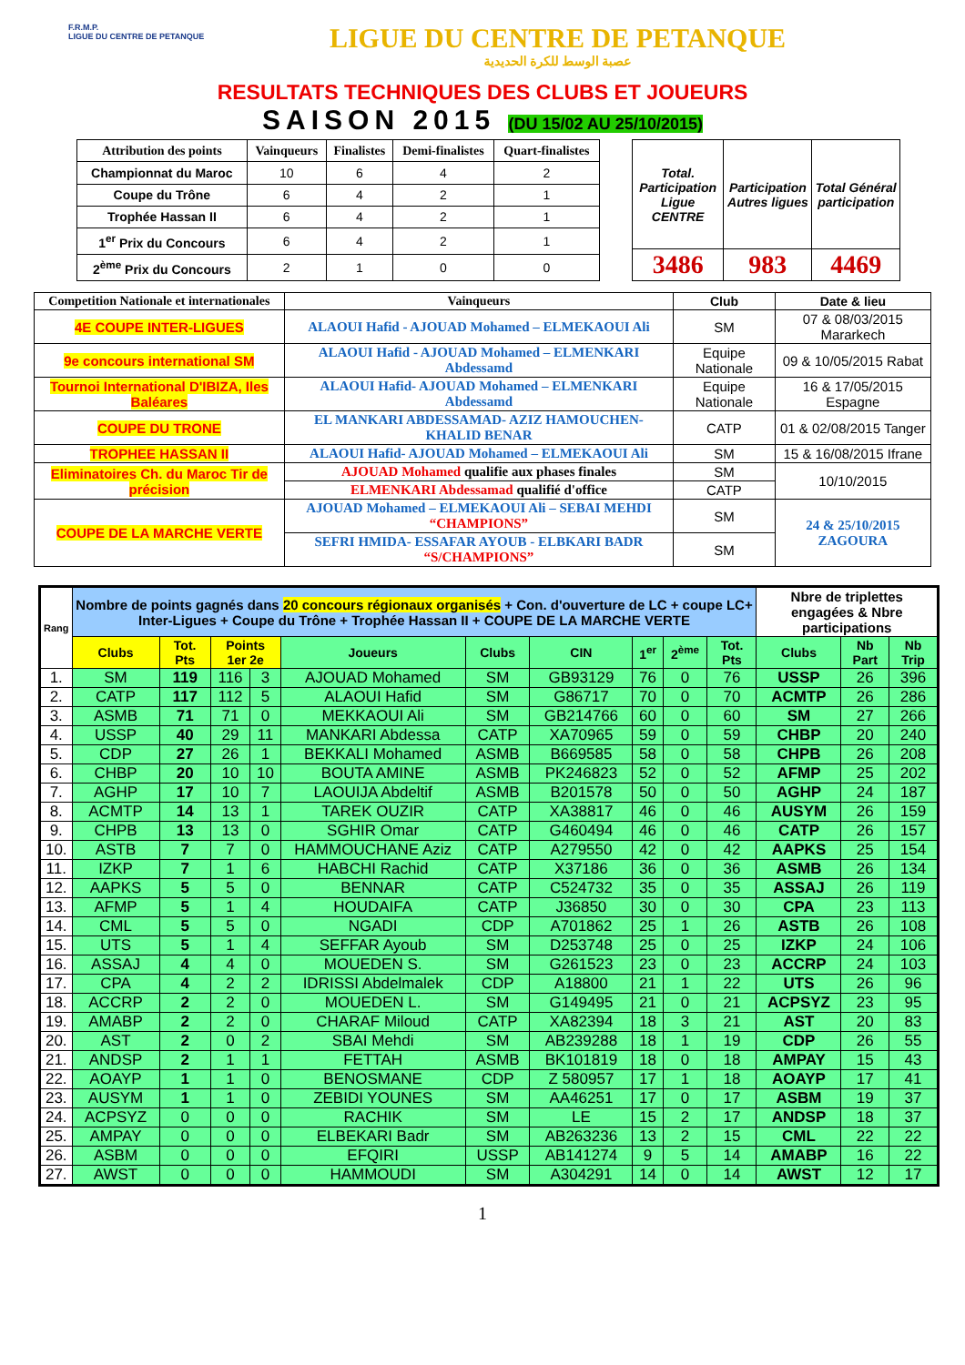F.R.M.P.
LIGUE DU CENTRE DE PETANQUE
LIGUE DU CENTRE DE PETANQUE
عصبة الوسط للكرة الحديدية
RESULTATS TECHNIQUES DES CLUBS ET JOUEURS
SAISON 2015 (DU 15/02 AU 25/10/2015)
| Attribution des points | Vainqueurs | Finalistes | Demi-finalistes | Quart-finalistes |
| --- | --- | --- | --- | --- |
| Championnat du Maroc | 10 | 6 | 4 | 2 |
| Coupe du Trône | 6 | 4 | 2 | 1 |
| Trophée Hassan II | 6 | 4 | 2 | 1 |
| 1<sup>er</sup> Prix du Concours | 6 | 4 | 2 | 1 |
| 2<sup>ème</sup> Prix du Concours | 2 | 1 | 0 | 0 |
| Total. Participation Ligue CENTRE | Participation Autres ligues | Total Général participation |
| 3486 | 983 | 4469 |
| Competition Nationale et internationales | Vainqueurs | Club | Date & lieu |
| --- | --- | --- | --- |
| 4E COUPE INTER-LIGUES | ALAOUI Hafid - AJOUAD Mohamed – ELMEKAOUI Ali | SM | 07 & 08/03/2015 Mararkech |
| 9e concours international SM | ALAOUI Hafid - AJOUAD Mohamed – ELMENKARI Abdessamd | Equipe Nationale | 09 & 10/05/2015 Rabat |
| Tournoi International D'IBIZA, Iles Baléares | ALAOUI Hafid- AJOUAD Mohamed – ELMENKARI Abdessamd | Equipe Nationale | 16 & 17/05/2015 Espagne |
| COUPE DU TRONE | EL MANKARI ABDESSAMAD- AZIZ HAMOUCHEN- KHALID BENAR | CATP | 01 & 02/08/2015 Tanger |
| TROPHEE HASSAN II | ALAOUI Hafid- AJOUAD Mohamed – ELMEKAOUI Ali | SM | 15 & 16/08/2015 Ifrane |
| Eliminatoires Ch. du Maroc Tir de précision | AJOUAD Mohamed qualifie aux phases finales | SM | 10/10/2015 |
| | ELMENKARI Abdessamad qualifié d'office | CATP | |
| COUPE DE LA MARCHE VERTE | AJOUAD Mohamed – ELMEKAOUI Ali – SEBAI MEHDI “CHAMPIONS” | SM | 24 & 25/10/2015 ZAGOURA |
| | SEFRI HMIDA- ESSAFAR AYOUB - ELBKARI BADR “S/CHAMPIONS” | SM | |
| Rang | Nombre de points gagnés dans 20 concours régionaux organisés + Con. d'ouverture de LC + coupe LC+ Inter-Ligues + Coupe du Trône + Trophée Hassan II + COUPE DE LA MARCHE VERTE | | | | | | | | | | Nbre de triplettes engagées & Nbre participations | | |
| --- | --- | --- | --- | --- | --- | --- | --- | --- | --- | --- | --- | --- | --- |
| | Clubs | Tot. Pts | Points 1er 2e | | Joueurs | Clubs | CIN | 1<sup>er</sup> | 2<sup>ème</sup> | Tot. Pts | Clubs | Nb Part | Nb Trip |
| 1. | SM | 119 | 116 | 3 | AJOUAD Mohamed | SM | GB93129 | 76 | 0 | 76 | USSP | 26 | 396 |
| 2. | CATP | 117 | 112 | 5 | ALAOUI Hafid | SM | G86717 | 70 | 0 | 70 | ACMTP | 26 | 286 |
| 3. | ASMB | 71 | 71 | 0 | MEKKAOUI Ali | SM | GB214766 | 60 | 0 | 60 | SM | 27 | 266 |
| 4. | USSP | 40 | 29 | 11 | MANKARI Abdessa | CATP | XA70965 | 59 | 0 | 59 | CHBP | 20 | 240 |
| 5. | CDP | 27 | 26 | 1 | BEKKALI Mohamed | ASMB | B669585 | 58 | 0 | 58 | CHPB | 26 | 208 |
| 6. | CHBP | 20 | 10 | 10 | BOUTA AMINE | ASMB | PK246823 | 52 | 0 | 52 | AFMP | 25 | 202 |
| 7. | AGHP | 17 | 10 | 7 | LAOUIJA Abdeltif | ASMB | B201578 | 50 | 0 | 50 | AGHP | 24 | 187 |
| 8. | ACMTP | 14 | 13 | 1 | TAREK OUZIR | CATP | XA38817 | 46 | 0 | 46 | AUSYM | 26 | 159 |
| 9. | CHPB | 13 | 13 | 0 | SGHIR Omar | CATP | G460494 | 46 | 0 | 46 | CATP | 26 | 157 |
| 10. | ASTB | 7 | 7 | 0 | HAMMOUCHANE Aziz | CATP | A279550 | 42 | 0 | 42 | AAPKS | 25 | 154 |
| 11. | IZKP | 7 | 1 | 6 | HABCHI Rachid | CATP | X37186 | 36 | 0 | 36 | ASMB | 26 | 134 |
| 12. | AAPKS | 5 | 5 | 0 | BENNAR | CATP | C524732 | 35 | 0 | 35 | ASSAJ | 26 | 119 |
| 13. | AFMP | 5 | 1 | 4 | HOUDAIFA | CATP | J36850 | 30 | 0 | 30 | CPA | 23 | 113 |
| 14. | CML | 5 | 5 | 0 | NGADI | CDP | A701862 | 25 | 1 | 26 | ASTB | 26 | 108 |
| 15. | UTS | 5 | 1 | 4 | SEFFAR Ayoub | SM | D253748 | 25 | 0 | 25 | IZKP | 24 | 106 |
| 16. | ASSAJ | 4 | 4 | 0 | MOUEDEN S. | SM | G261523 | 23 | 0 | 23 | ACCRP | 24 | 103 |
| 17. | CPA | 4 | 2 | 2 | IDRISSI Abdelmalek | CDP | A18800 | 21 | 1 | 22 | UTS | 26 | 96 |
| 18. | ACCRP | 2 | 2 | 0 | MOUEDEN L. | SM | G149495 | 21 | 0 | 21 | ACPSYZ | 23 | 95 |
| 19. | AMABP | 2 | 2 | 0 | CHARAF Miloud | CATP | XA82394 | 18 | 3 | 21 | AST | 20 | 83 |
| 20. | AST | 2 | 0 | 2 | SBAI Mehdi | SM | AB239288 | 18 | 1 | 19 | CDP | 26 | 55 |
| 21. | ANDSP | 2 | 1 | 1 | FETTAH | ASMB | BK101819 | 18 | 0 | 18 | AMPAY | 15 | 43 |
| 22. | AOAYP | 1 | 1 | 0 | BENOSMANE | CDP | Z 580957 | 17 | 1 | 18 | AOAYP | 17 | 41 |
| 23. | AUSYM | 1 | 1 | 0 | ZEBIDI YOUNES | SM | AA46251 | 17 | 0 | 17 | ASBM | 19 | 37 |
| 24. | ACPSYZ | 0 | 0 | 0 | RACHIK | SM | LE | 15 | 2 | 17 | ANDSP | 18 | 37 |
| 25. | AMPAY | 0 | 0 | 0 | ELBEKARI Badr | SM | AB263236 | 13 | 2 | 15 | CML | 22 | 22 |
| 26. | ASBM | 0 | 0 | 0 | EFQIRI | USSP | AB141274 | 9 | 5 | 14 | AMABP | 16 | 22 |
| 27. | AWST | 0 | 0 | 0 | HAMMOUDI | SM | A304291 | 14 | 0 | 14 | AWST | 12 | 17 |
1